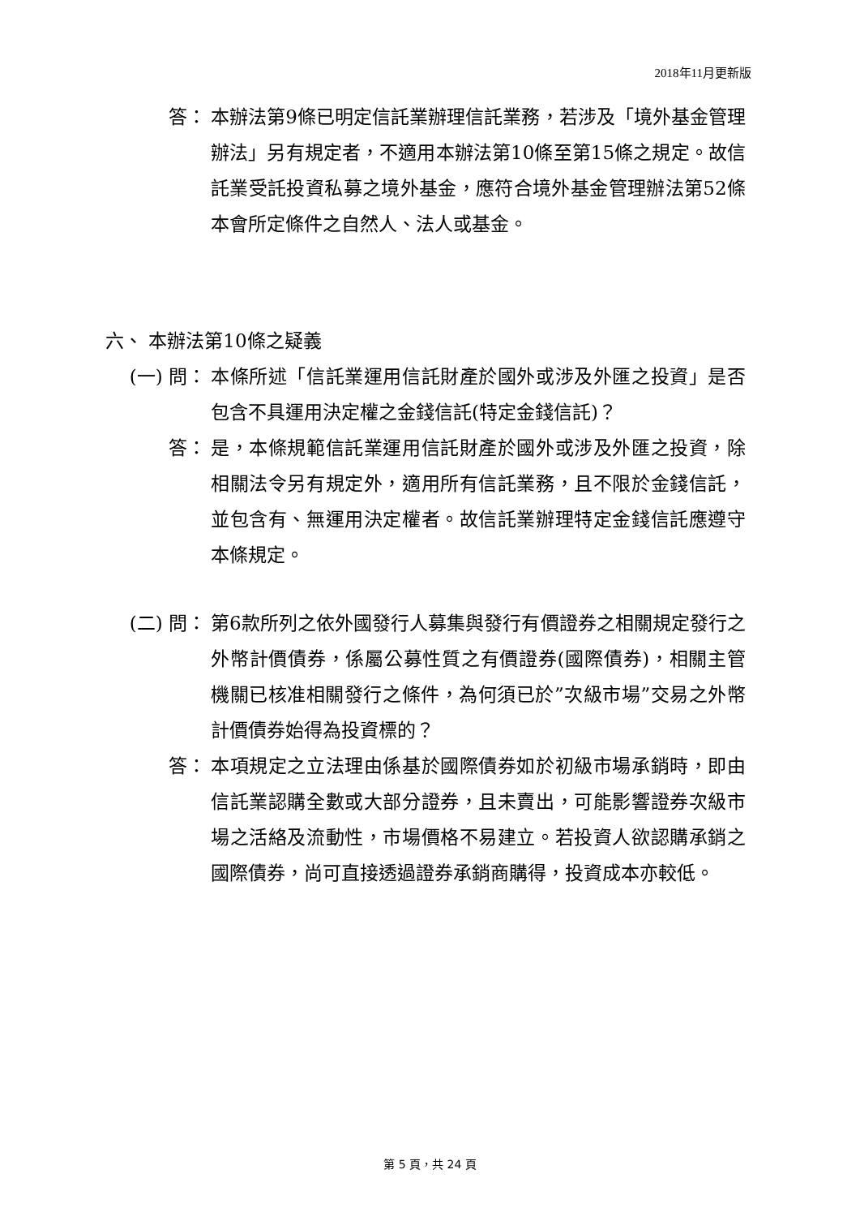2018年11月更新版
答： 本辦法第9條已明定信託業辦理信託業務，若涉及「境外基金管理辦法」另有規定者，不適用本辦法第10條至第15條之規定。故信託業受託投資私募之境外基金，應符合境外基金管理辦法第52條本會所定條件之自然人、法人或基金。
六、 本辦法第10條之疑義
(一) 問： 本條所述「信託業運用信託財產於國外或涉及外匯之投資」是否包含不具運用決定權之金錢信託(特定金錢信託)？
答： 是，本條規範信託業運用信託財產於國外或涉及外匯之投資，除相關法令另有規定外，適用所有信託業務，且不限於金錢信託，並包含有、無運用決定權者。故信託業辦理特定金錢信託應遵守本條規定。
(二) 問： 第6款所列之依外國發行人募集與發行有價證券之相關規定發行之外幣計價債券，係屬公募性質之有價證券(國際債券)，相關主管機關已核准相關發行之條件，為何須已於”次級市場”交易之外幣計價債券始得為投資標的？
答： 本項規定之立法理由係基於國際債券如於初級市場承銷時，即由信託業認購全數或大部分證券，且未賣出，可能影響證券次級市場之活絡及流動性，市場價格不易建立。若投資人欲認購承銷之國際債券，尚可直接透過證券承銷商購得，投資成本亦較低。
第 5 頁，共 24 頁